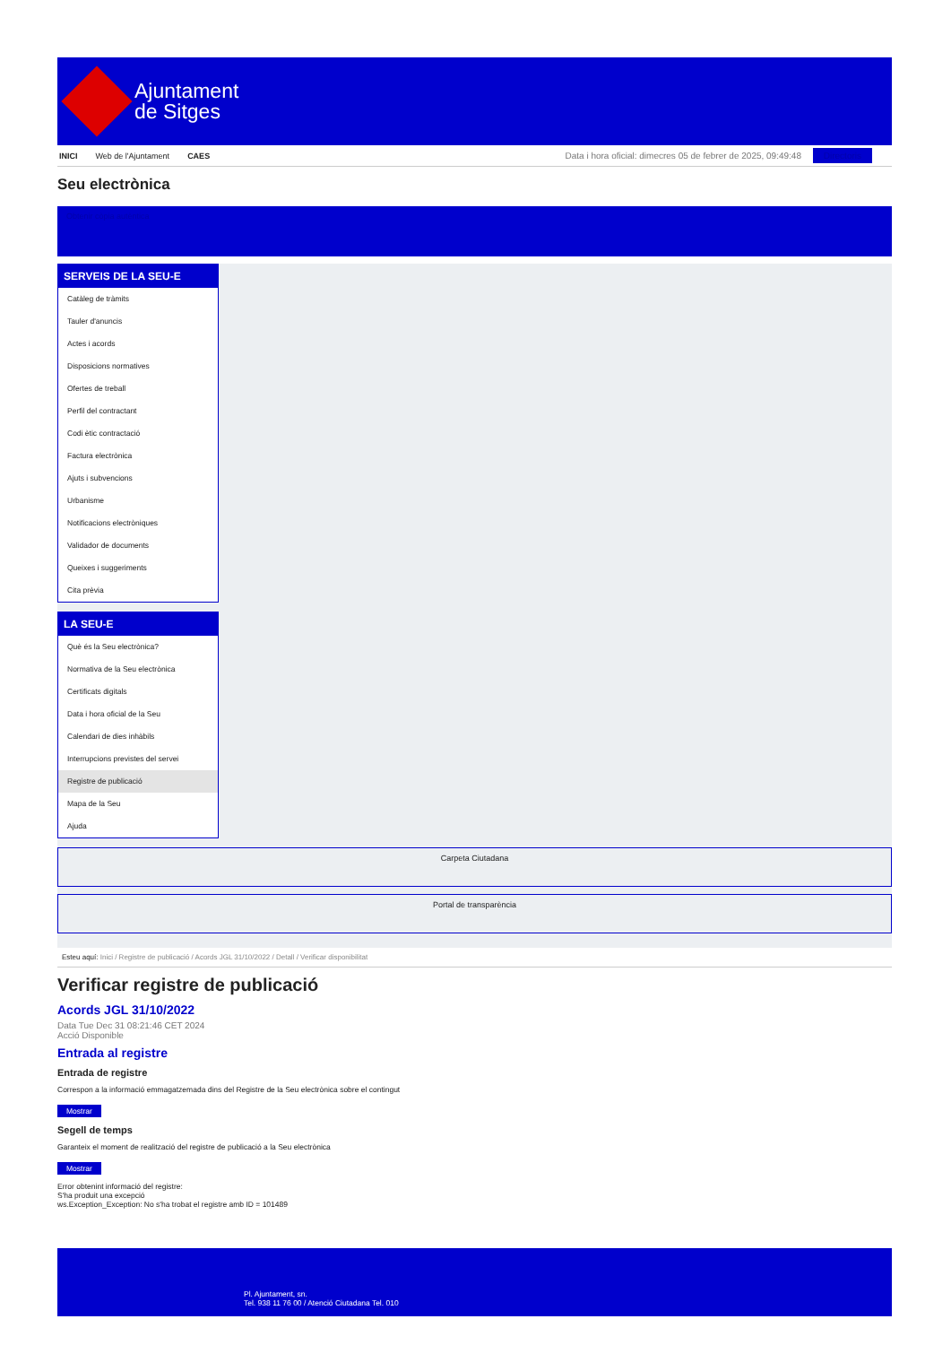Ajuntament
de Sitges
INICI Web de l'Ajuntament CAES
Data i hora oficial: dimecres 05 de febrer de 2025, 09:49:48 Directoris
Seu electrònica
Obtenir còpia autèntica
SERVEIS DE LA SEU-E
Catàleg de tràmits
Tauler d'anuncis
Actes i acords
Disposicions normatives
Ofertes de treball
Perfil del contractant
Codi ètic contractació
Factura electrònica
Ajuts i subvencions
Urbanisme
Notificacions electròniques
Validador de documents
Queixes i suggeriments
Cita prèvia
LA SEU-E
Què és la Seu electrònica?
Normativa de la Seu electrònica
Certificats digitals
Data i hora oficial de la Seu
Calendari de dies inhàbils
Interrupcions previstes del servei
Registre de publicació
Mapa de la Seu
Ajuda
Carpeta Ciutadana
Portal de transparència
Esteu aquí: Inici / Registre de publicació / Acords JGL 31/10/2022 / Detall / Verificar disponibilitat
Verificar registre de publicació
Acords JGL 31/10/2022
Data Tue Dec 31 08:21:46 CET 2024
Acció Disponible
Entrada al registre
Entrada de registre
Correspon a la informació emmagatzemada dins del Registre de la Seu electrònica sobre el contingut
Mostrar
Segell de temps
Garanteix el moment de realització del registre de publicació a la Seu electrònica
Mostrar
Error obtenint informació del registre:
S'ha produit una excepció
ws.Exception_Exception: No s'ha trobat el registre amb ID = 101489
Pl. Ajuntament, sn.
Tel. 938 11 76 00 / Atenció Ciutadana Tel. 010